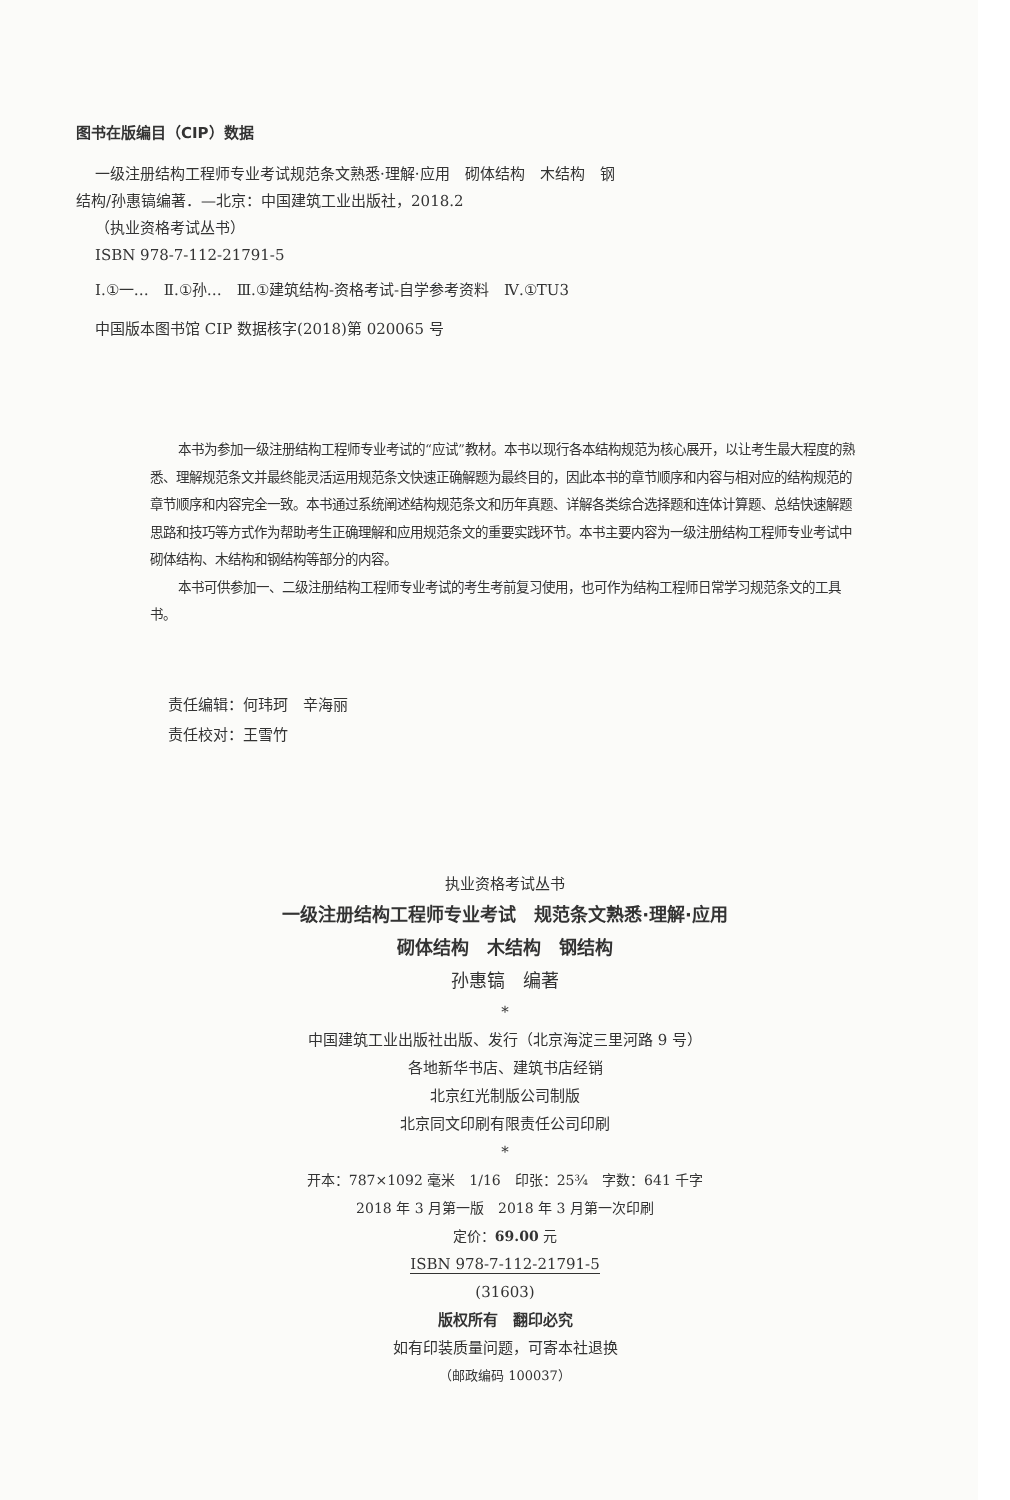图书在版编目（CIP）数据
一级注册结构工程师专业考试规范条文熟悉·理解·应用　砌体结构　木结构　钢结构/孙惠镐编著．—北京：中国建筑工业出版社，2018.2
（执业资格考试丛书）
ISBN 978-7-112-21791-5
Ⅰ.①一…　Ⅱ.①孙…　Ⅲ.①建筑结构-资格考试-自学参考资料　Ⅳ.①TU3
中国版本图书馆 CIP 数据核字(2018)第 020065 号
本书为参加一级注册结构工程师专业考试的“应试”教材。本书以现行各本结构规范为核心展开，以让考生最大程度的熟悉、理解规范条文并最终能灵活运用规范条文快速正确解题为最终目的，因此本书的章节顺序和内容与相对应的结构规范的章节顺序和内容完全一致。本书通过系统阐述结构规范条文和历年真题、详解各类综合选择题和连体计算题、总结快速解题思路和技巧等方式作为帮助考生正确理解和应用规范条文的重要实践环节。本书主要内容为一级注册结构工程师专业考试中砌体结构、木结构和钢结构等部分的内容。
本书可供参加一、二级注册结构工程师专业考试的考生考前复习使用，也可作为结构工程师日常学习规范条文的工具书。
责任编辑：何玮珂　辛海丽
责任校对：王雪竹
执业资格考试丛书
一级注册结构工程师专业考试　规范条文熟悉·理解·应用
砌体结构　木结构　钢结构
孙惠镐　编著
*
中国建筑工业出版社出版、发行（北京海淀三里河路 9 号）
各地新华书店、建筑书店经销
北京红光制版公司制版
北京同文印刷有限责任公司印刷
*
开本：787×1092 毫米　1/16　印张：25¾　字数：641 千字
2018 年 3 月第一版　2018 年 3 月第一次印刷
定价：69.00 元
ISBN 978-7-112-21791-5
(31603)
版权所有　翻印必究
如有印装质量问题，可寄本社退换
（邮政编码 100037）